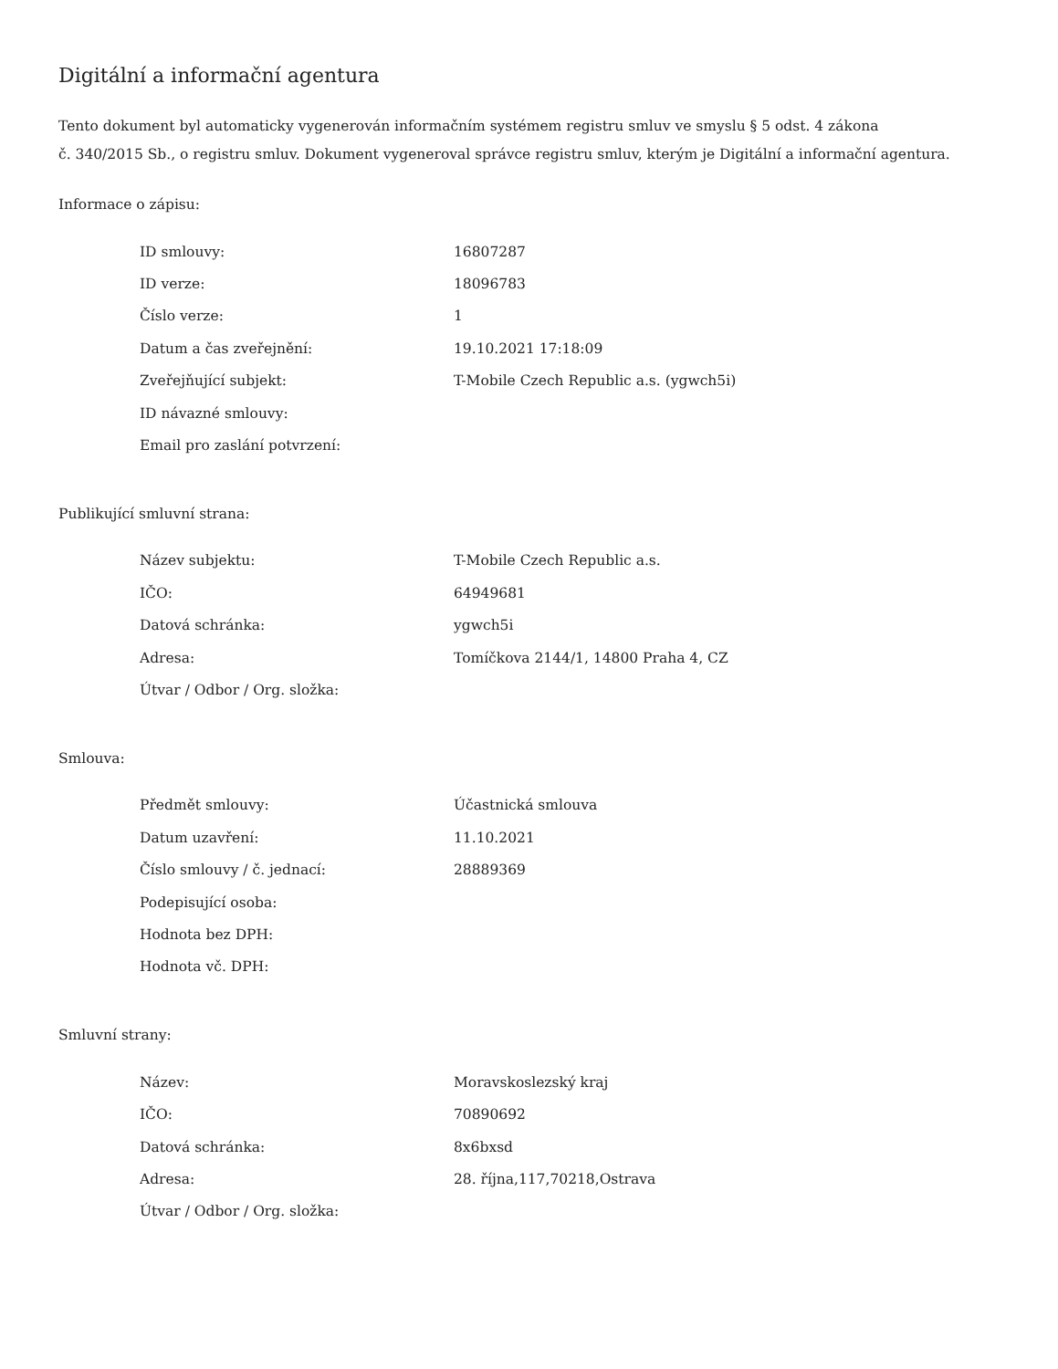Digitální a informační agentura
Tento dokument byl automaticky vygenerován informačním systémem registru smluv ve smyslu § 5 odst. 4 zákona
č. 340/2015 Sb., o registru smluv. Dokument vygeneroval správce registru smluv, kterým je Digitální a informační agentura.
Informace o zápisu:
| ID smlouvy: | 16807287 |
| ID verze: | 18096783 |
| Číslo verze: | 1 |
| Datum a čas zveřejnění: | 19.10.2021 17:18:09 |
| Zveřejňující subjekt: | T-Mobile Czech Republic a.s. (ygwch5i) |
| ID návazné smlouvy: | |
| Email pro zaslání potvrzení: | |
Publikující smluvní strana:
| Název subjektu: | T-Mobile Czech Republic a.s. |
| IČO: | 64949681 |
| Datová schránka: | ygwch5i |
| Adresa: | Tomíčkova 2144/1, 14800 Praha 4, CZ |
| Útvar / Odbor / Org. složka: | |
Smlouva:
| Předmět smlouvy: | Účastnická smlouva |
| Datum uzavření: | 11.10.2021 |
| Číslo smlouvy / č. jednací: | 28889369 |
| Podepisující osoba: | |
| Hodnota bez DPH: | |
| Hodnota vč. DPH: | |
Smluvní strany:
| Název: | Moravskoslezský kraj |
| IČO: | 70890692 |
| Datová schránka: | 8x6bxsd |
| Adresa: | 28. října,117,70218,Ostrava |
| Útvar / Odbor / Org. složka: | |